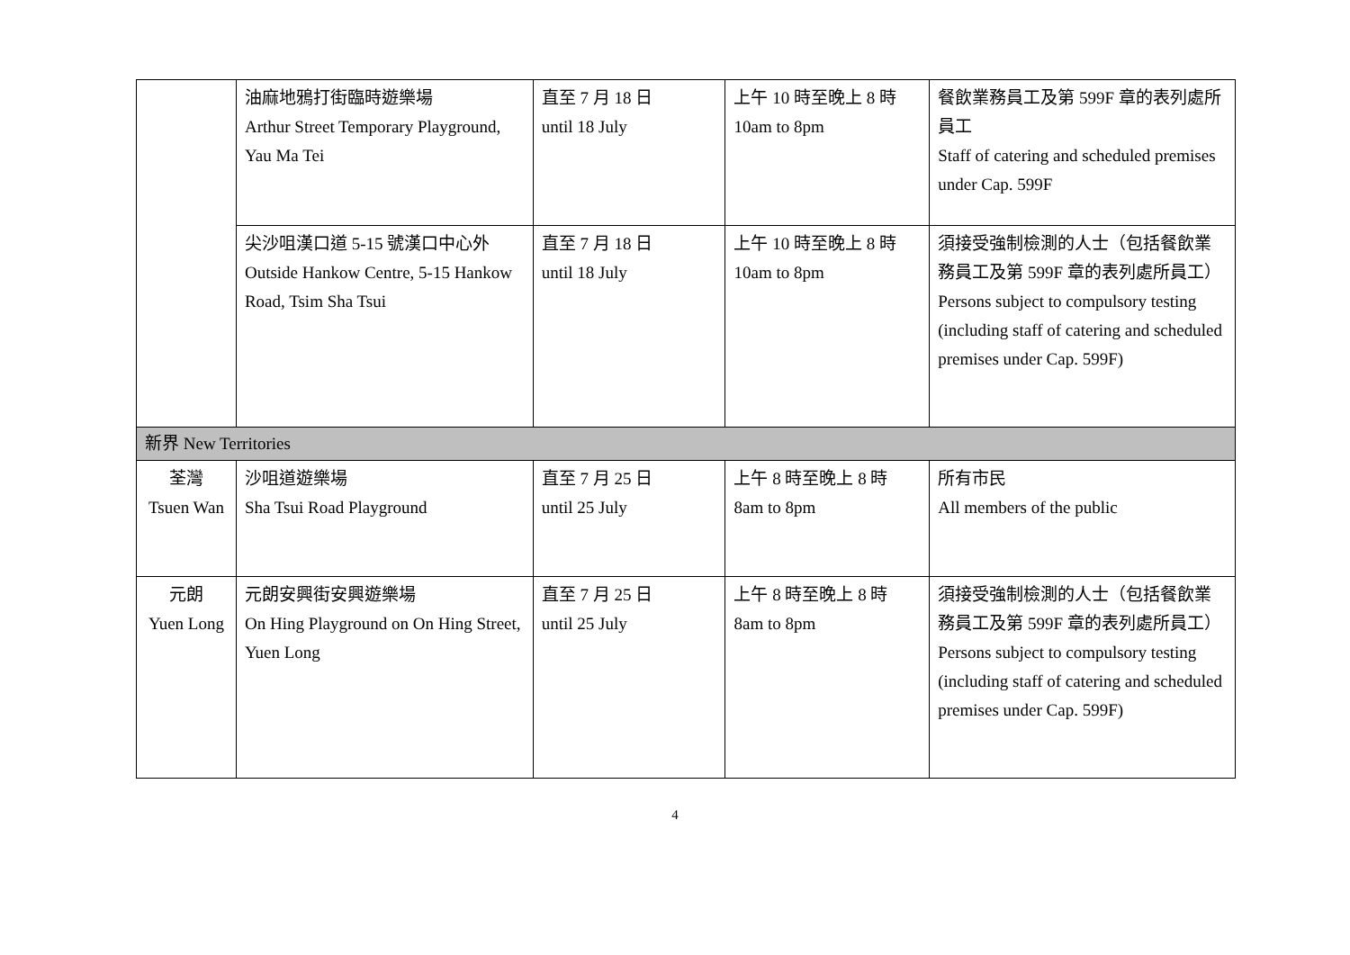| | 油麻地鴉打街臨時遊樂場 Arthur Street Temporary Playground, Yau Ma Tei | 直至 7 月 18 日 until 18 July | 上午 10 時至晚上 8 時 10am to 8pm | 餐飲業務員工及第 599F 章的表列處所員工 Staff of catering and scheduled premises under Cap. 599F |
| | 尖沙咀漢口道 5-15 號漢口中心外 Outside Hankow Centre, 5-15 Hankow Road, Tsim Sha Tsui | 直至 7 月 18 日 until 18 July | 上午 10 時至晚上 8 時 10am to 8pm | 須接受強制檢測的人士（包括餐飲業務員工及第 599F 章的表列處所員工） Persons subject to compulsory testing (including staff of catering and scheduled premises under Cap. 599F) |
| 新界 New Territories | | | | |
| 荃灣 Tsuen Wan | 沙咀道遊樂場 Sha Tsui Road Playground | 直至 7 月 25 日 until 25 July | 上午 8 時至晚上 8 時 8am to 8pm | 所有市民 All members of the public |
| 元朗 Yuen Long | 元朗安興街安興遊樂場 On Hing Playground on On Hing Street, Yuen Long | 直至 7 月 25 日 until 25 July | 上午 8 時至晚上 8 時 8am to 8pm | 須接受強制檢測的人士（包括餐飲業務員工及第 599F 章的表列處所員工） Persons subject to compulsory testing (including staff of catering and scheduled premises under Cap. 599F) |
4